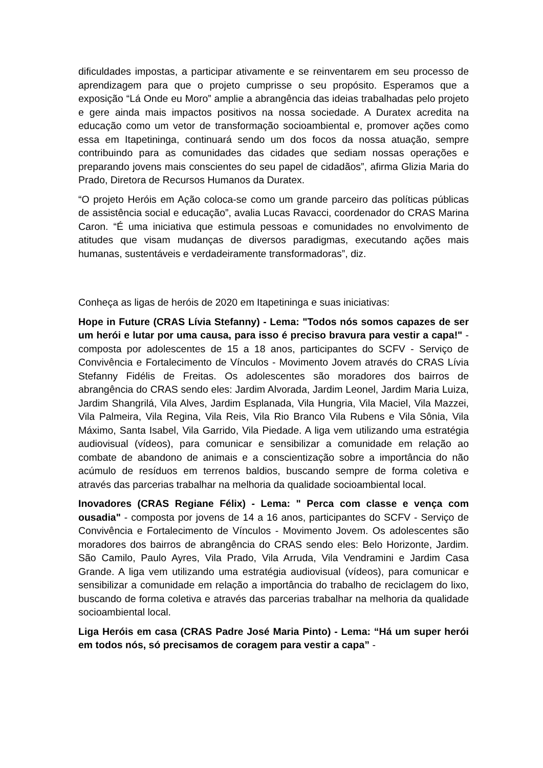dificuldades impostas, a participar ativamente e se reinventarem em seu processo de aprendizagem para que o projeto cumprisse o seu propósito. Esperamos que a exposição “Lá Onde eu Moro” amplie a abrangência das ideias trabalhadas pelo projeto e gere ainda mais impactos positivos na nossa sociedade. A Duratex acredita na educação como um vetor de transformação socioambiental e, promover ações como essa em Itapetininga, continuará sendo um dos focos da nossa atuação, sempre contribuindo para as comunidades das cidades que sediam nossas operações e preparando jovens mais conscientes do seu papel de cidadãos”, afirma Glizia Maria do Prado, Diretora de Recursos Humanos da Duratex.
“O projeto Heróis em Ação coloca-se como um grande parceiro das políticas públicas de assistência social e educação”, avalia Lucas Ravacci, coordenador do CRAS Marina Caron. “É uma iniciativa que estimula pessoas e comunidades no envolvimento de atitudes que visam mudanças de diversos paradigmas, executando ações mais humanas, sustentáveis e verdadeiramente transformadoras”, diz.
Conheça as ligas de heróis de 2020 em Itapetininga e suas iniciativas:
Hope in Future (CRAS Lívia Stefanny) - Lema: "Todos nós somos capazes de ser um herói e lutar por uma causa, para isso é preciso bravura para vestir a capa!" - composta por adolescentes de 15 a 18 anos, participantes do SCFV - Serviço de Convivência e Fortalecimento de Vínculos - Movimento Jovem através do CRAS Lívia Stefanny Fidélis de Freitas. Os adolescentes são moradores dos bairros de abrangência do CRAS sendo eles: Jardim Alvorada, Jardim Leonel, Jardim Maria Luiza, Jardim Shangrilá, Vila Alves, Jardim Esplanada, Vila Hungria, Vila Maciel, Vila Mazzei, Vila Palmeira, Vila Regina, Vila Reis, Vila Rio Branco Vila Rubens e Vila Sônia, Vila Máximo, Santa Isabel, Vila Garrido, Vila Piedade. A liga vem utilizando uma estratégia audiovisual (vídeos), para comunicar e sensibilizar a comunidade em relação ao combate de abandono de animais e a conscientização sobre a importância do não acúmulo de resíduos em terrenos baldios, buscando sempre de forma coletiva e através das parcerias trabalhar na melhoria da qualidade socioambiental local.
Inovadores (CRAS Regiane Félix) - Lema: " Perca com classe e vença com ousadia" - composta por jovens de 14 a 16 anos, participantes do SCFV - Serviço de Convivência e Fortalecimento de Vínculos - Movimento Jovem. Os adolescentes são moradores dos bairros de abrangência do CRAS sendo eles: Belo Horizonte, Jardim. São Camilo, Paulo Ayres, Vila Prado, Vila Arruda, Vila Vendramini e Jardim Casa Grande. A liga vem utilizando uma estratégia audiovisual (vídeos), para comunicar e sensibilizar a comunidade em relação a importância do trabalho de reciclagem do lixo, buscando de forma coletiva e através das parcerias trabalhar na melhoria da qualidade socioambiental local.
Liga Heróis em casa (CRAS Padre José Maria Pinto) - Lema: “Há um super herói em todos nós, só precisamos de coragem para vestir a capa” -